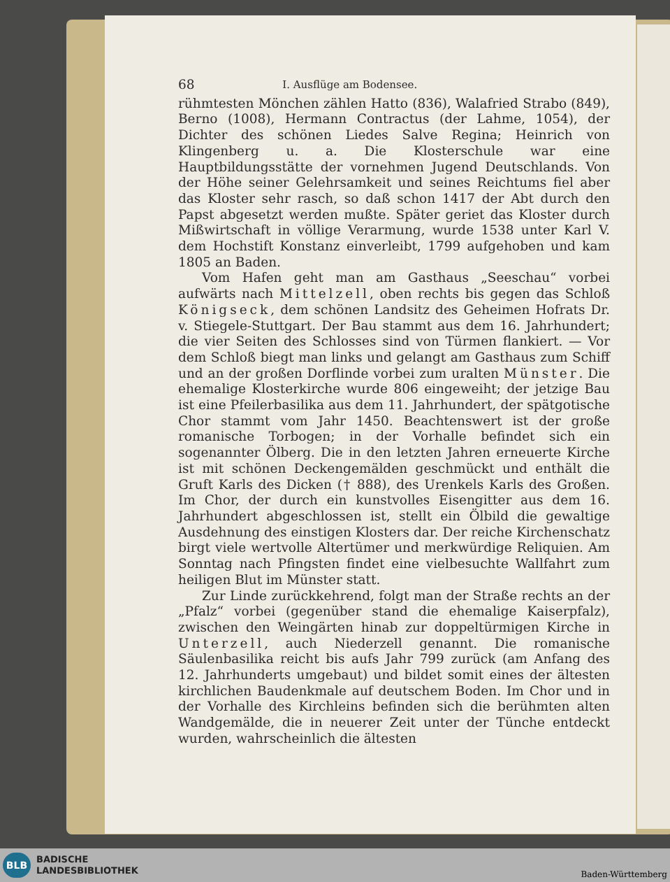68 I. Ausflüge am Bodensee.
rühmtesten Mönchen zählen Hatto (836), Walafried Strabo (849), Berno (1008), Hermann Contractus (der Lahme, 1054), der Dichter des schönen Liedes Salve Regina; Heinrich von Klingenberg u. a. Die Klosterschule war eine Hauptbildungsstätte der vornehmen Jugend Deutschlands. Von der Höhe seiner Gelehrsamkeit und seines Reichtums fiel aber das Kloster sehr rasch, so daß schon 1417 der Abt durch den Papst abgesetzt werden mußte. Später geriet das Kloster durch Mißwirtschaft in völlige Verarmung, wurde 1538 unter Karl V. dem Hochstift Konstanz einverleibt, 1799 aufgehoben und kam 1805 an Baden.
Vom Hafen geht man am Gasthaus „Seeschau“ vorbei aufwärts nach Mittelzell, oben rechts bis gegen das Schloß Königseck, dem schönen Landsitz des Geheimen Hofrats Dr. v. Stiegele-Stuttgart. Der Bau stammt aus dem 16. Jahrhundert; die vier Seiten des Schlosses sind von Türmen flankiert. — Vor dem Schloß biegt man links und gelangt am Gasthaus zum Schiff und an der großen Dorflinde vorbei zum uralten Münster. Die ehemalige Klosterkirche wurde 806 eingeweiht; der jetzige Bau ist eine Pfeilerbasilika aus dem 11. Jahrhundert, der spätgotische Chor stammt vom Jahr 1450. Beachtenswert ist der große romanische Torbogen; in der Vorhalle befindet sich ein sogenannter Ölberg. Die in den letzten Jahren erneuerte Kirche ist mit schönen Deckengemälden geschmückt und enthält die Gruft Karls des Dicken († 888), des Urenkels Karls des Großen. Im Chor, der durch ein kunstvolles Eisengitter aus dem 16. Jahrhundert abgeschlossen ist, stellt ein Ölbild die gewaltige Ausdehnung des einstigen Klosters dar. Der reiche Kirchenschatz birgt viele wertvolle Altertümer und merkwürdige Reliquien. Am Sonntag nach Pfingsten findet eine vielbesuchte Wallfahrt zum heiligen Blut im Münster statt.
Zur Linde zurückkehrend, folgt man der Straße rechts an der „Pfalz“ vorbei (gegenüber stand die ehemalige Kaiserpfalz), zwischen den Weingärten hinab zur doppeltürmigen Kirche in Unterzell, auch Niederzell genannt. Die romanische Säulenbasilika reicht bis aufs Jahr 799 zurück (am Anfang des 12. Jahrhunderts umgebaut) und bildet somit eines der ältesten kirchlichen Baudenkmale auf deutschem Boden. Im Chor und in der Vorhalle des Kirchleins befinden sich die berühmten alten Wandgemälde, die in neuerer Zeit unter der Tünche entdeckt wurden, wahrscheinlich die ältesten
BLB
BADISCHE
LANDESBIBLIOTHEK
Baden-Württemberg